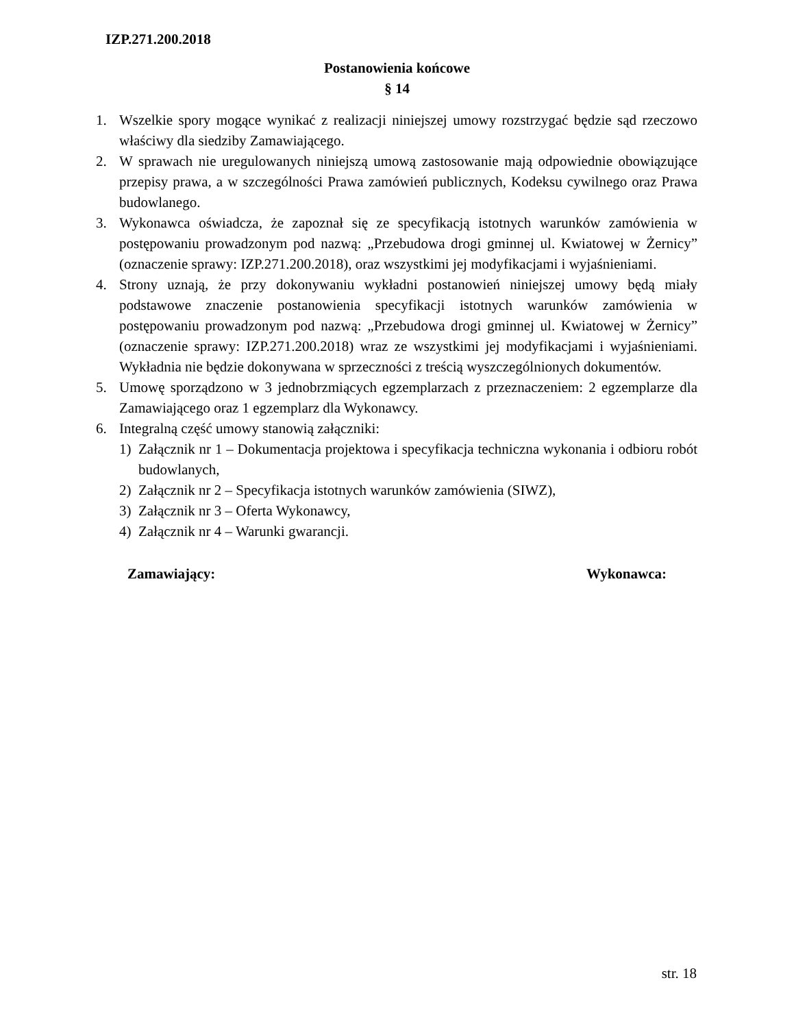IZP.271.200.2018
Postanowienia końcowe
§ 14
1. Wszelkie spory mogące wynikać z realizacji niniejszej umowy rozstrzygać będzie sąd rzeczowo właściwy dla siedziby Zamawiającego.
2. W sprawach nie uregulowanych niniejszą umową zastosowanie mają odpowiednie obowiązujące przepisy prawa, a w szczególności Prawa zamówień publicznych, Kodeksu cywilnego oraz Prawa budowlanego.
3. Wykonawca oświadcza, że zapoznał się ze specyfikacją istotnych warunków zamówienia w postępowaniu prowadzonym pod nazwą: „Przebudowa drogi gminnej ul. Kwiatowej w Żernicy” (oznaczenie sprawy: IZP.271.200.2018), oraz wszystkimi jej modyfikacjami i wyjaśnieniami.
4. Strony uznają, że przy dokonywaniu wykładni postanowień niniejszej umowy będą miały podstawowe znaczenie postanowienia specyfikacji istotnych warunków zamówienia w postępowaniu prowadzonym pod nazwą: „Przebudowa drogi gminnej ul. Kwiatowej w Żernicy” (oznaczenie sprawy: IZP.271.200.2018) wraz ze wszystkimi jej modyfikacjami i wyjaśnieniami. Wykładnia nie będzie dokonywana w sprzeczności z treścią wyszczególnionych dokumentów.
5. Umowę sporządzono w 3 jednobrzmiących egzemplarzach z przeznaczeniem: 2 egzemplarze dla Zamawiającego oraz 1 egzemplarz dla Wykonawcy.
6. Integralną część umowy stanowią załączniki:
1) Załącznik nr 1 – Dokumentacja projektowa i specyfikacja techniczna wykonania i odbioru robót budowlanych,
2) Załącznik nr 2 – Specyfikacja istotnych warunków zamówienia (SIWZ),
3) Załącznik nr 3 – Oferta Wykonawcy,
4) Załącznik nr 4 – Warunki gwarancji.
Zamawiający: Wykonawca:
str. 18